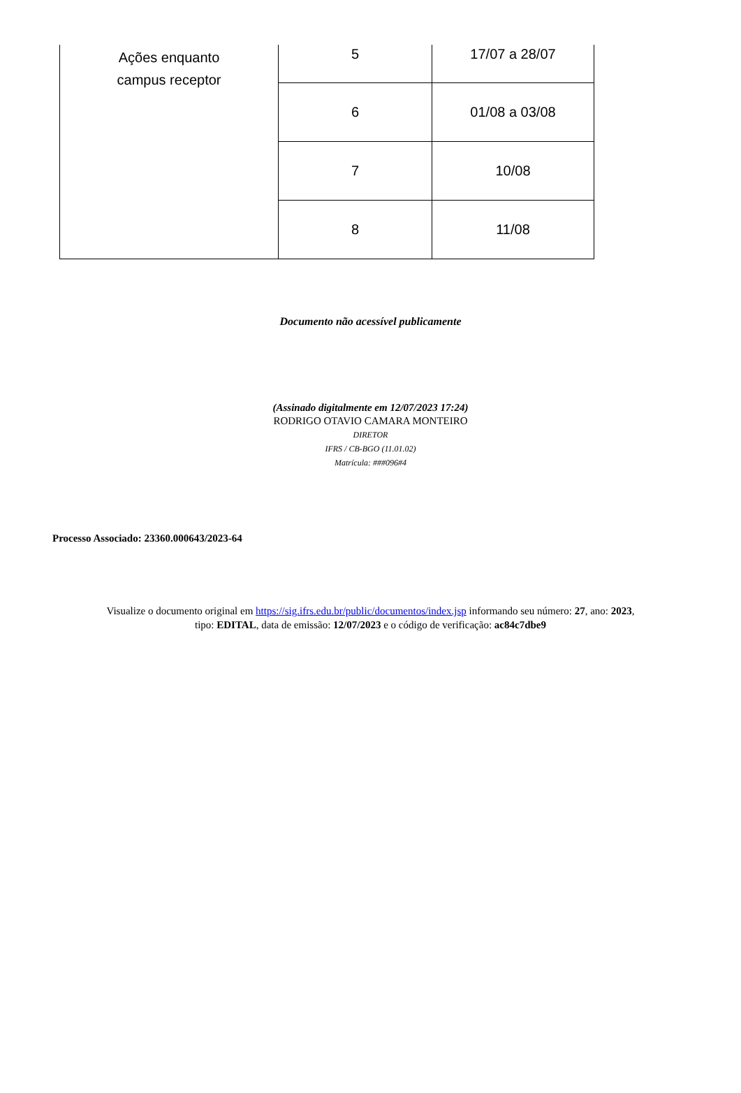| Ações enquanto campus receptor | 5 | 17/07 a 28/07 |
| | 6 | 01/08 a 03/08 |
| | 7 | 10/08 |
| | 8 | 11/08 |
Documento não acessível publicamente
(Assinado digitalmente em 12/07/2023 17:24)
RODRIGO OTAVIO CAMARA MONTEIRO
DIRETOR
IFRS / CB-BGO (11.01.02)
Matrícula: ###096#4
Processo Associado: 23360.000643/2023-64
Visualize o documento original em https://sig.ifrs.edu.br/public/documentos/index.jsp informando seu número: 27, ano: 2023,
tipo: EDITAL, data de emissão: 12/07/2023 e o código de verificação: ac84c7dbe9